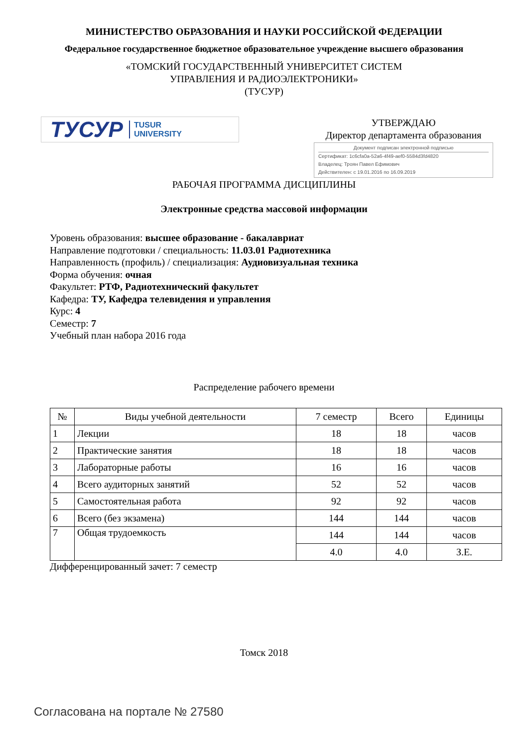МИНИСТЕРСТВО ОБРАЗОВАНИЯ И НАУКИ РОССИЙСКОЙ ФЕДЕРАЦИИ
Федеральное государственное бюджетное образовательное учреждение высшего образования
«ТОМСКИЙ ГОСУДАРСТВЕННЫЙ УНИВЕРСИТЕТ СИСТЕМ
УПРАВЛЕНИЯ И РАДИОЭЛЕКТРОНИКИ»
(ТУСУР)
ТУСУР TUSUR
UNIVERSITY
УТВЕРЖДАЮ
Директор департамента образования
Документ подписан электронной подписью
Сертификат: 1c6cfa0a-52a6-4f49-aef0-5584d3fd4820
Владелец: Троян Павел Ефимович
Действителен: с 19.01.2016 по 16.09.2019
РАБОЧАЯ ПРОГРАММА ДИСЦИПЛИНЫ
Электронные средства массовой информации
Уровень образования: высшее образование - бакалавриат
Направление подготовки / специальность: 11.03.01 Радиотехника
Направленность (профиль) / специализация: Аудиовизуальная техника
Форма обучения: очная
Факультет: РТФ, Радиотехнический факультет
Кафедра: ТУ, Кафедра телевидения и управления
Курс: 4
Семестр: 7
Учебный план набора 2016 года
Распределение рабочего времени
| № | Виды учебной деятельности | 7 семестр | Всего | Единицы |
| --- | --- | --- | --- | --- |
| 1 | Лекции | 18 | 18 | часов |
| 2 | Практические занятия | 18 | 18 | часов |
| 3 | Лабораторные работы | 16 | 16 | часов |
| 4 | Всего аудиторных занятий | 52 | 52 | часов |
| 5 | Самостоятельная работа | 92 | 92 | часов |
| 6 | Всего (без экзамена) | 144 | 144 | часов |
| 7 | Общая трудоемкость | 144 | 144 | часов |
| | | 4.0 | 4.0 | З.Е. |
Дифференцированный зачет: 7 семестр
Томск 2018
Согласована на портале № 27580